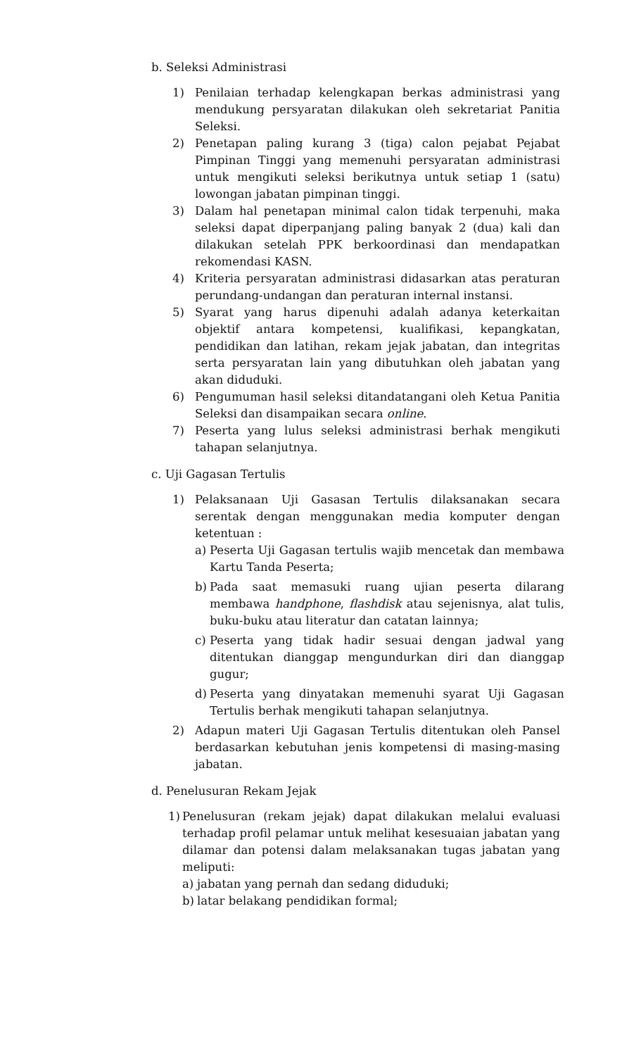b. Seleksi Administrasi
1) Penilaian terhadap kelengkapan berkas administrasi yang mendukung persyaratan dilakukan oleh sekretariat Panitia Seleksi.
2) Penetapan paling kurang 3 (tiga) calon pejabat Pejabat Pimpinan Tinggi yang memenuhi persyaratan administrasi untuk mengikuti seleksi berikutnya untuk setiap 1 (satu) lowongan jabatan pimpinan tinggi.
3) Dalam hal penetapan minimal calon tidak terpenuhi, maka seleksi dapat diperpanjang paling banyak 2 (dua) kali dan dilakukan setelah PPK berkoordinasi dan mendapatkan rekomendasi KASN.
4) Kriteria persyaratan administrasi didasarkan atas peraturan perundang-undangan dan peraturan internal instansi.
5) Syarat yang harus dipenuhi adalah adanya keterkaitan objektif antara kompetensi, kualifikasi, kepangkatan, pendidikan dan latihan, rekam jejak jabatan, dan integritas serta persyaratan lain yang dibutuhkan oleh jabatan yang akan diduduki.
6) Pengumuman hasil seleksi ditandatangani oleh Ketua Panitia Seleksi dan disampaikan secara online.
7) Peserta yang lulus seleksi administrasi berhak mengikuti tahapan selanjutnya.
c. Uji Gagasan Tertulis
1) Pelaksanaan Uji Gasasan Tertulis dilaksanakan secara serentak dengan menggunakan media komputer dengan ketentuan :
a) Peserta Uji Gagasan tertulis wajib mencetak dan membawa Kartu Tanda Peserta;
b) Pada saat memasuki ruang ujian peserta dilarang membawa handphone, flashdisk atau sejenisnya, alat tulis, buku-buku atau literatur dan catatan lainnya;
c) Peserta yang tidak hadir sesuai dengan jadwal yang ditentukan dianggap mengundurkan diri dan dianggap gugur;
d) Peserta yang dinyatakan memenuhi syarat Uji Gagasan Tertulis berhak mengikuti tahapan selanjutnya.
2) Adapun materi Uji Gagasan Tertulis ditentukan oleh Pansel berdasarkan kebutuhan jenis kompetensi di masing-masing jabatan.
d. Penelusuran Rekam Jejak
1) Penelusuran (rekam jejak) dapat dilakukan melalui evaluasi terhadap profil pelamar untuk melihat kesesuaian jabatan yang dilamar dan potensi dalam melaksanakan tugas jabatan yang meliputi:
a) jabatan yang pernah dan sedang diduduki;
b) latar belakang pendidikan formal;